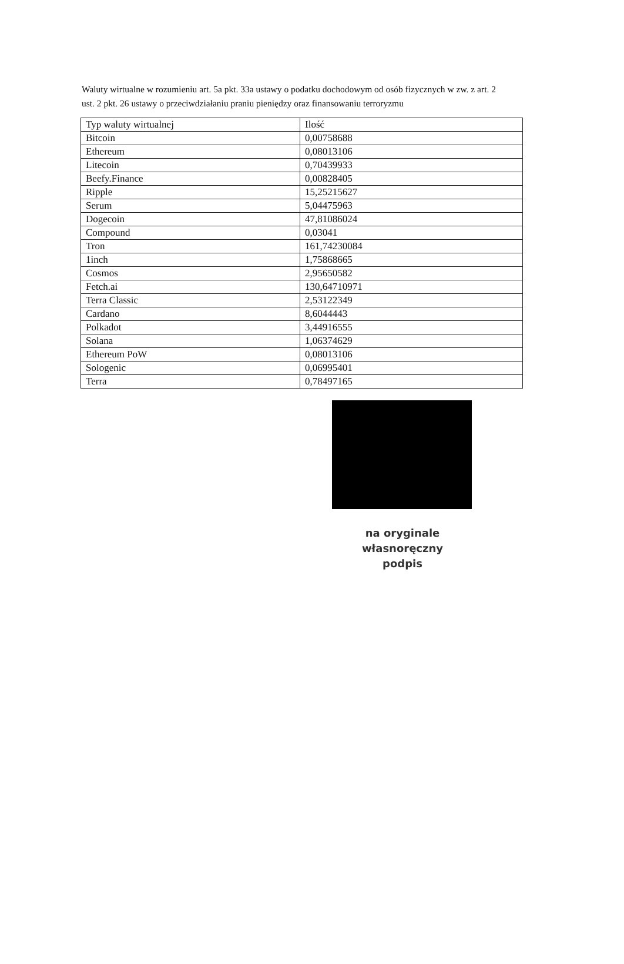Waluty wirtualne w rozumieniu art. 5a pkt. 33a ustawy o podatku dochodowym od osób fizycznych w zw. z art. 2 ust. 2 pkt. 26 ustawy o przeciwdziałaniu praniu pieniędzy oraz finansowaniu terroryzmu
| Typ waluty wirtualnej | Ilość |
| Bitcoin | 0,00758688 |
| Ethereum | 0,08013106 |
| Litecoin | 0,70439933 |
| Beefy.Finance | 0,00828405 |
| Ripple | 15,25215627 |
| Serum | 5,04475963 |
| Dogecoin | 47,81086024 |
| Compound | 0,03041 |
| Tron | 161,74230084 |
| 1inch | 1,75868665 |
| Cosmos | 2,95650582 |
| Fetch.ai | 130,64710971 |
| Terra Classic | 2,53122349 |
| Cardano | 8,6044443 |
| Polkadot | 3,44916555 |
| Solana | 1,06374629 |
| Ethereum PoW | 0,08013106 |
| Sologenic | 0,06995401 |
| Terra | 0,78497165 |
na oryginale
własnoręczny podpis